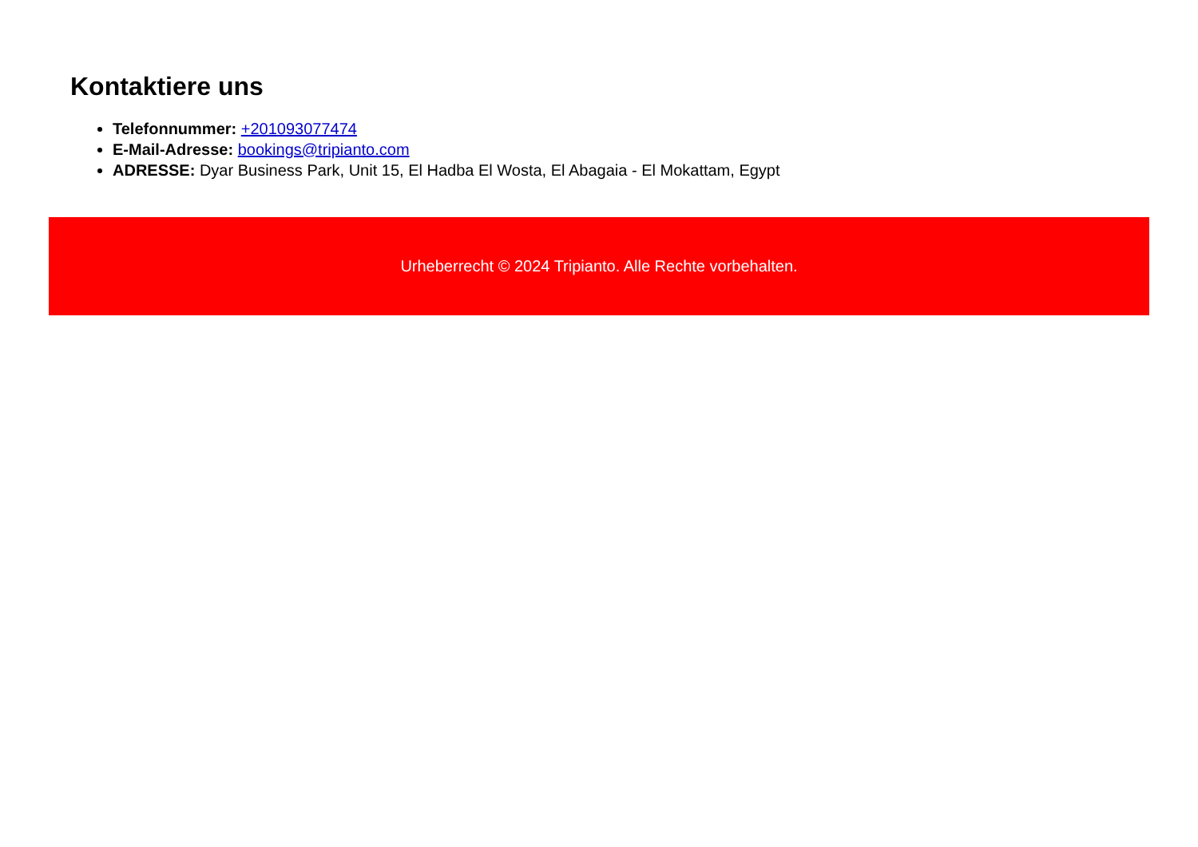Kontaktiere uns
Telefonnummer: +201093077474
E-Mail-Adresse: bookings@tripianto.com
ADRESSE: Dyar Business Park, Unit 15, El Hadba El Wosta, El Abagaia - El Mokattam, Egypt
Urheberrecht © 2024 Tripianto. Alle Rechte vorbehalten.